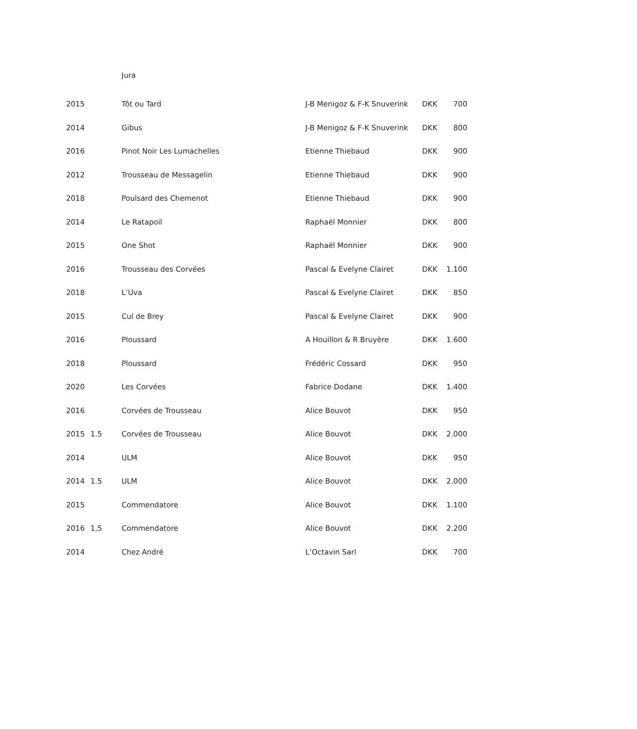Jura
| 2015 | | Tôt ou Tard | J-B Menigoz & F-K Snuverink | DKK | 700 |
| 2014 | | Gibus | J-B Menigoz & F-K Snuverink | DKK | 800 |
| 2016 | | Pinot Noir Les Lumachelles | Etienne Thiebaud | DKK | 900 |
| 2012 | | Trousseau de Messagelin | Etienne Thiebaud | DKK | 900 |
| 2018 | | Poulsard des Chemenot | Etienne Thiebaud | DKK | 900 |
| 2014 | | Le Ratapoil | Raphaël Monnier | DKK | 800 |
| 2015 | | One Shot | Raphaël Monnier | DKK | 900 |
| 2016 | | Trousseau des Corvées | Pascal & Evelyne Clairet | DKK | 1.100 |
| 2018 | | L’Uva | Pascal & Evelyne Clairet | DKK | 850 |
| 2015 | | Cul de Brey | Pascal & Evelyne Clairet | DKK | 900 |
| 2016 | | Ploussard | A Houillon & R Bruyère | DKK | 1.600 |
| 2018 | | Ploussard | Frédéric Cossard | DKK | 950 |
| 2020 | | Les Corvées | Fabrice Dodane | DKK | 1.400 |
| 2016 | | Corvées de Trousseau | Alice Bouvot | DKK | 950 |
| 2015 | 1.5 | Corvées de Trousseau | Alice Bouvot | DKK | 2.000 |
| 2014 | | ULM | Alice Bouvot | DKK | 950 |
| 2014 | 1.5 | ULM | Alice Bouvot | DKK | 2.000 |
| 2015 | | Commendatore | Alice Bouvot | DKK | 1.100 |
| 2016 | 1,5 | Commendatore | Alice Bouvot | DKK | 2.200 |
| 2014 | | Chez André | L’Octavin Sarl | DKK | 700 |